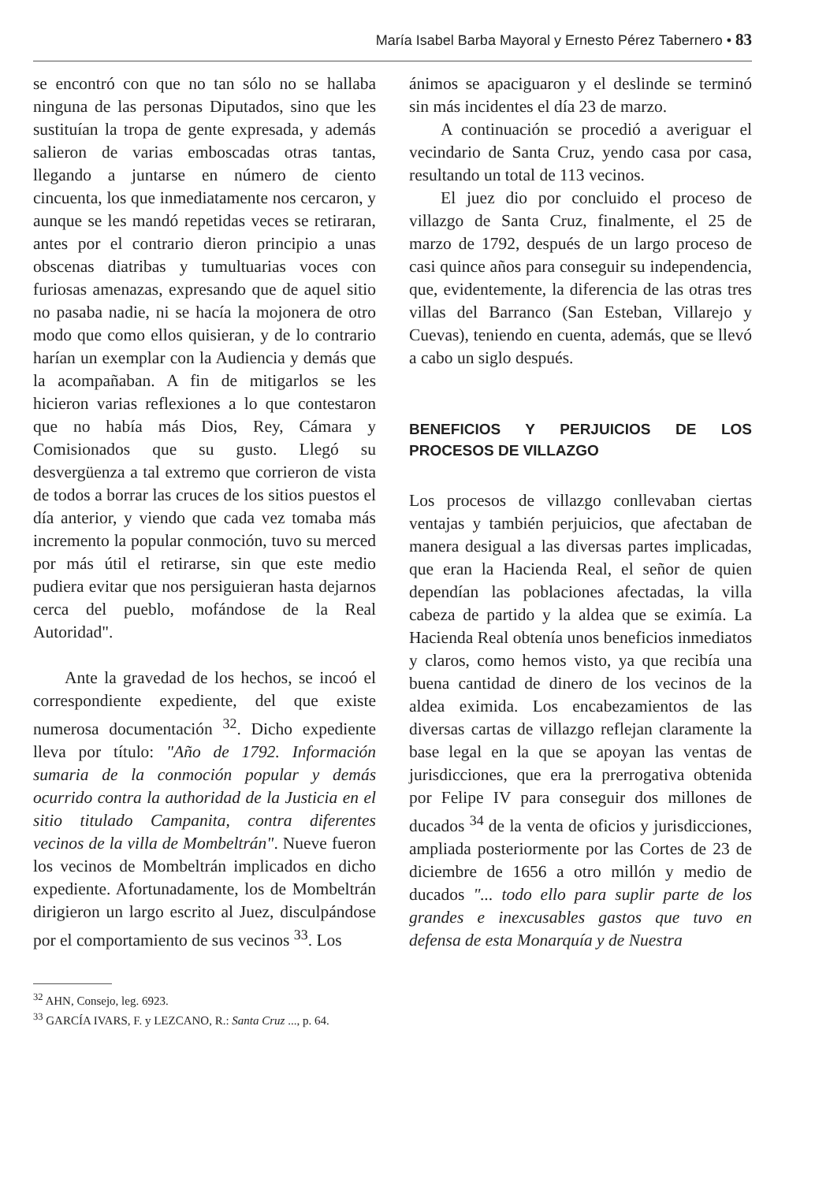María Isabel Barba Mayoral y Ernesto Pérez Tabernero • 83
se encontró con que no tan sólo no se hallaba ninguna de las personas Diputados, sino que les sustituían la tropa de gente expresada, y además salieron de varias emboscadas otras tantas, llegando a juntarse en número de ciento cincuenta, los que inmediatamente nos cercaron, y aunque se les mandó repetidas veces se retiraran, antes por el contrario dieron principio a unas obscenas diatribas y tumultuarias voces con furiosas amenazas, expresando que de aquel sitio no pasaba nadie, ni se hacía la mojonera de otro modo que como ellos quisieran, y de lo contrario harían un exemplar con la Audiencia y demás que la acompañaban. A fin de mitigarlos se les hicieron varias reflexiones a lo que contestaron que no había más Dios, Rey, Cámara y Comisionados que su gusto. Llegó su desvergüenza a tal extremo que corrieron de vista de todos a borrar las cruces de los sitios puestos el día anterior, y viendo que cada vez tomaba más incremento la popular conmoción, tuvo su merced por más útil el retirarse, sin que este medio pudiera evitar que nos persiguieran hasta dejarnos cerca del pueblo, mofándose de la Real Autoridad".
Ante la gravedad de los hechos, se incoó el correspondiente expediente, del que existe numerosa documentación <sup>32</sup>. Dicho expediente lleva por título: "Año de 1792. Información sumaria de la conmoción popular y demás ocurrido contra la authoridad de la Justicia en el sitio titulado Campanita, contra diferentes vecinos de la villa de Mombeltrán". Nueve fueron los vecinos de Mombeltrán implicados en dicho expediente. Afortunadamente, los de Mombeltrán dirigieron un largo escrito al Juez, disculpándose por el comportamiento de sus vecinos <sup>33</sup>. Los
ánimos se apaciguaron y el deslinde se terminó sin más incidentes el día 23 de marzo.
A continuación se procedió a averiguar el vecindario de Santa Cruz, yendo casa por casa, resultando un total de 113 vecinos.
El juez dio por concluido el proceso de villazgo de Santa Cruz, finalmente, el 25 de marzo de 1792, después de un largo proceso de casi quince años para conseguir su independencia, que, evidentemente, la diferencia de las otras tres villas del Barranco (San Esteban, Villarejo y Cuevas), teniendo en cuenta, además, que se llevó a cabo un siglo después.
BENEFICIOS Y PERJUICIOS DE LOS PROCESOS DE VILLAZGO
Los procesos de villazgo conllevaban ciertas ventajas y también perjuicios, que afectaban de manera desigual a las diversas partes implicadas, que eran la Hacienda Real, el señor de quien dependían las poblaciones afectadas, la villa cabeza de partido y la aldea que se eximía. La Hacienda Real obtenía unos beneficios inmediatos y claros, como hemos visto, ya que recibía una buena cantidad de dinero de los vecinos de la aldea eximida. Los encabezamientos de las diversas cartas de villazgo reflejan claramente la base legal en la que se apoyan las ventas de jurisdicciones, que era la prerrogativa obtenida por Felipe IV para conseguir dos millones de ducados <sup>34</sup> de la venta de oficios y jurisdicciones, ampliada posteriormente por las Cortes de 23 de diciembre de 1656 a otro millón y medio de ducados "... todo ello para suplir parte de los grandes e inexcusables gastos que tuvo en defensa de esta Monarquía y de Nuestra
<sup>32</sup> AHN, Consejo, leg. 6923.
<sup>33</sup> GARCÍA IVARS, F. y LEZCANO, R.: Santa Cruz ..., p. 64.